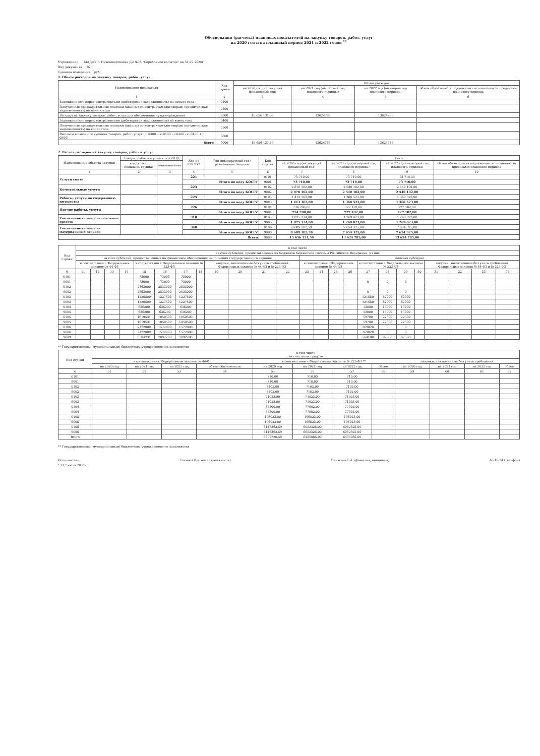Обоснования (расчеты) плановых показателей на закупку товаров, работ, услуг
на 2020 год и на плановый период 2021 и 2022 годов <sup>11</sup>
Учреждение МАДОУ г. Нижневартовска ДС №78 "Серебряное копытце" на 31.07.2020г
Вид документа 02
Единица измерения руб
1. Объем расходов на закупку товаров, работ, услуг
| Наименование показателя | Код строки | Объем расходов | | | |
| --- | --- | --- | --- | --- | --- |
| | | на 2020 год (на текущий финансовый год) | на 2021 год (на первый год планового периода) | на 2022 год (на второй год планового периода) | объем обязательств подлежащих исполнению за пределами планового периода |
| 1 | 2 | 3 | 4 | 5 | 6 |
| Задолженность перед контрагентами (дебиторская задолженность) на начало года | 0100 | | | | |
| Полученные предварительные платежи (авансы) по контрактам (договорам) (кредиторская задолженность) на начало года | 0200 | | | | |
| Расходы на закупку товаров, работ, услуг для обеспечения нужд учреждения | 0300 | 15 656 131,59 | 13624785 | 13624785 | |
| Задолженность перед контрагентами (дебиторская задолженность) на конец года | 0400 | | | | |
| Полученные предварительные платежи (авансы) по контрактам (договорам) (кредиторская задолженность) на конец года | 0500 | | | | |
| Выплаты в связи с закупками товаров, работ, услуг (с. 0300 + с.0100 - с.0200 - с. 0400 + с. 0500) | 0600 | | | | |
| Всего | 9000 | 15 656 131,59 | 13624785 | 13624785 | |
2. Расчет расходов на закупку товаров, работ и услуг
| Наименование объекта закупки | Товары, работы и услуги по ОКПД | | Код по КОСГУ* | Год (планируемый год) размещения закупки | Код строки | Всего | | | |
| --- | --- | --- | --- | --- | --- | --- | --- | --- | --- |
| | код (класс, подкласс, группа) | наименование | | | | на 2020 год (на текущий финансовый год) | на 2021 год (на первый год планового периода) | на 2022 год (на второй год планового периода) | объем обязательств подлежащих исполнению за пределами планового периода |
| 1 | 2 | 3 | 4 | 5 | 6 | 7 | 8 | 9 | 10 |
| Услуги связи | | | 221 | | 0101 | 73 710,00 | 73 710,00 | 73 710,00 | |
| | | | Итого по коду КОСГУ | | 9001 | 73 710,00 | 73 710,00 | 73 710,00 | |
| Коммунальные услуги | | | 223 | | 0102 | 2 870 102,00 | 2 540 102,00 | 2 540 102,00 | |
| | | | Итого по коду КОСГУ | | 9002 | 2 870 102,00 | 2 540 102,00 | 2 540 102,00 | |
| Работы, услуги по содержанию имущества | | | 225 | | 0103 | 1 413 103,00 | 1 360 523,00 | 1 360 523,00 | |
| | | | Итого по коду КОСГУ | | 9003 | 1 413 103,00 | 1 360 523,00 | 1 360 523,00 | |
| Прочие работы, услуги | | | 226 | | 0104 | 734 700,00 | 727 102,00 | 727 102,00 | |
| | | | Итого по коду КОСГУ | | 9004 | 734 700,00 | 727 102,00 | 727 102,00 | |
| Увеличение стоимости основных средств | | | 310 | | 0105 | 1 875 334,00 | 1 269 023,00 | 1 269 023,00 | |
| | | | Итого по коду КОСГУ | | 9005 | 1 875 334,00 | 1 269 023,00 | 1 269 023,00 | |
| Увеличение стоимости материальных запасов | | | 340 | | 0106 | 8 689 182,59 | 7 654 325,00 | 7 654 325,00 | |
| | | | Итого по коду КОСГУ | | 9006 | 8 689 182,59 | 7 654 325,00 | 7 654 325,00 | |
| Всего | | | | | 9009 | 15 656 131,59 | 13 624 785,00 | 13 624 785,00 | |
| Код строки | в том числе | | | | | | | | | | | | | | | | | | | | | | | |
| --- | --- | --- | --- | --- | --- | --- | --- | --- | --- | --- | --- | --- | --- | --- | --- | --- | --- | --- | --- | --- | --- | --- | --- | --- |
| | за счет субсидий, предоставленных из бюджетов бюджетной системы Российской Федерации, из них | | | | | | | | | | | | | | | | | | | | | | | |
| | за счет субсидий, предоставленных на финансовое обеспечение выполнения государственного задания | | | | | | | | | | | | целевая субсидия | | | | | | | | | | | |
| | в соответствии с Федеральным законом № 44-ФЗ | | | | в соответствии с Федеральным законом № 223-ФЗ | | | | закупки, заключенные без учета требований Федеральных законов № 44-ФЗ и № 223-ФЗ | | | | в соответствии с Федеральным законом № 44-ФЗ | | | | в соответствии с Федеральным законом № 223-ФЗ | | | | закупки, заключенные без учета требований Федеральных законов № 44-ФЗ и № 223-ФЗ | | | |
| 6 | 11 | 12 | 13 | 14 | 15 | 16 | 17 | 18 | 19 | 20 | 21 | 22 | 23 | 24 | 25 | 26 | 27 | 28 | 29 | 30 | 31 | 32 | 33 | 34 |
| 0101 | | | | | 73000 | 73000 | 73000 | | | | | | | | | | | | | | | | | |
| 9001 | | | | | 73000 | 73000 | 73000 | | | | | | | | | | 0 | 0 | 0 | | | | | |
| 0102 | | | | | 2863000 | 2533000 | 2533000 | | | | | | | | | | | | | | | | | |
| 9002 | | | | | 2863000 | 2533000 | 2533000 | | | | | | | | | | 0 | 0 | 0 | | | | | |
| 0103 | | | | | 1220500 | 1227500 | 1227500 | | | | | | | | | | 121580 | 62000 | 62000 | | | | | |
| 9003 | | | | | 1220500 | 1227500 | 1227500 | | | | | | | | | | 121580 | 62000 | 62000 | | | | | |
| 0104 | | | | | 636200 | 636200 | 636200 | | | | | | | | | | 13000 | 13000 | 13000 | | | | | |
| 9004 | | | | | 636200 | 636200 | 636200 | | | | | | | | | | 13000 | 13000 | 13000 | | | | | |
| 0105 | | | | | 1619531 | 1050500 | 1050500 | | | | | | | | | | 59780 | 22500 | 22500 | | | | | |
| 9005 | | | | | 1619531 | 1050500 | 1050500 | | | | | | | | | | 59780 | 22500 | 22500 | | | | | |
| 0106 | | | | | 2172000 | 1572000 | 1572000 | | | | | | | | | | 369820 | 0 | 0 | | | | | |
| 9006 | | | | | 2172000 | 1572000 | 1572000 | | | | | | | | | | 369820 | 0 | 0 | | | | | |
| 9009 | | | | | 8584231 | 7092200 | 7092200 | | | | | | | | | | 564180 | 97500 | 97500 | | | | | |
** Государственным (муниципальным) бюджетным учреждением не заполняется
| Код строки | в том числе за счет иных средств | | | | | | | | | | | |
| --- | --- | --- | --- | --- | --- | --- | --- | --- | --- | --- | --- | --- |
| | в соответствии с Федеральным законом № 44-ФЗ | | | | в соответствии с Федеральным законом № 223-ФЗ ** | | | | закупки, заключенные без учета требований | | | |
| | на 2020 год | на 2021 год | на 2022 год | объем обязательств | на 2020 год | на 2021 год | на 2022 год | объем | на 2020 год | на 2021 год | на 2022 год | объем |
| 6 | 51 | 52 | 53 | 54 | 55 | 56 | 57 | 58 | 59 | 60 | 61 | 62 |
| 0101 | | | | | 710,00 | 710,00 | 710,00 | | | | | |
| 9001 | | | | | 710,00 | 710,00 | 710,00 | | | | | |
| 0102 | | | | | 7102,00 | 7102,00 | 7102,00 | | | | | |
| 9002 | | | | | 7102,00 | 7102,00 | 7102,00 | | | | | |
| 0103 | | | | | 71023,00 | 71023,00 | 71023,00 | | | | | |
| 9003 | | | | | 71023,00 | 71023,00 | 71023,00 | | | | | |
| 0104 | | | | | 85500,00 | 77902,00 | 77902,00 | | | | | |
| 9004 | | | | | 85500,00 | 77902,00 | 77902,00 | | | | | |
| 0105 | | | | | 196023,00 | 196023,00 | 196023,00 | | | | | |
| 9005 | | | | | 196023,00 | 196023,00 | 196023,00 | | | | | |
| 0106 | | | | | 6147362,59 | 6082325,00 | 6082325,00 | | | | | |
| 9006 | | | | | 6147362,59 | 6082325,00 | 6082325,00 | | | | | |
| Всего | | | | | 6507720,59 | 6435085,00 | 6435085,00 | | | | | |
** Государственным (муниципальным) бюджетным учреждением не заполняется
Исполнитель Главный бухгалтер (должность) Ильясова Г.А. (фамилия, инициалы) 46-10-34 (телефон)
" 31 " июля 20 20 г.